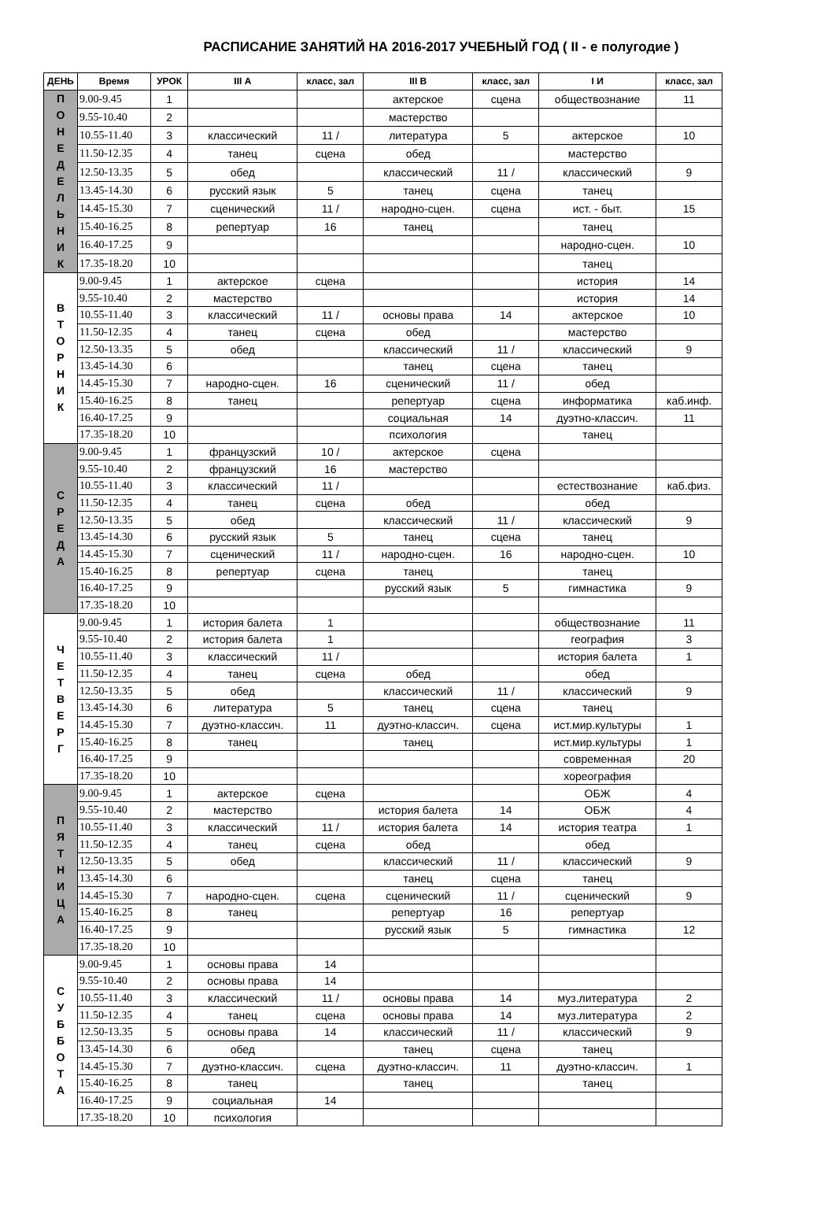РАСПИСАНИЕ ЗАНЯТИЙ НА 2016-2017 УЧЕБНЫЙ ГОД ( II - е полугодие )
| ДЕНЬ | Время | УРОК | III А | класс, зал | III В | класс, зал | I И | класс, зал |
| --- | --- | --- | --- | --- | --- | --- | --- | --- |
| П О Н Е Д Е Л Ь Н И К | 9.00-9.45 | 1 | | | актерское | сцена | обществознание | 11 |
| | 9.55-10.40 | 2 | | | мастерство | | | |
| | 10.55-11.40 | 3 | классический | 11 / | литература | 5 | актерское | 10 |
| | 11.50-12.35 | 4 | танец | сцена | обед | | мастерство | |
| | 12.50-13.35 | 5 | обед | | классический | 11 / | классический | 9 |
| | 13.45-14.30 | 6 | русский язык | 5 | танец | сцена | танец | |
| | 14.45-15.30 | 7 | сценический | 11 / | народно-сцен. | сцена | ист. - быт. | 15 |
| | 15.40-16.25 | 8 | репертуар | 16 | танец | | танец | |
| | 16.40-17.25 | 9 | | | | | народно-сцен. | 10 |
| | 17.35-18.20 | 10 | | | | | танец | |
| В Т О Р Н И К | 9.00-9.45 | 1 | актерское | сцена | | | история | 14 |
| | 9.55-10.40 | 2 | мастерство | | | | история | 14 |
| | 10.55-11.40 | 3 | классический | 11 / | основы права | 14 | актерское | 10 |
| | 11.50-12.35 | 4 | танец | сцена | обед | | мастерство | |
| | 12.50-13.35 | 5 | обед | | классический | 11 / | классический | 9 |
| | 13.45-14.30 | 6 | | | танец | сцена | танец | |
| | 14.45-15.30 | 7 | народно-сцен. | 16 | сценический | 11 / | обед | |
| | 15.40-16.25 | 8 | танец | | репертуар | сцена | информатика | каб.инф. |
| | 16.40-17.25 | 9 | | | социальная | 14 | дуэтно-классич. | 11 |
| | 17.35-18.20 | 10 | | | психология | | танец | |
| С Р Е Д А | 9.00-9.45 | 1 | французский | 10 / | актерское | сцена | | |
| | 9.55-10.40 | 2 | французский | 16 | мастерство | | | |
| | 10.55-11.40 | 3 | классический | 11 / | | | естествознание | каб.физ. |
| | 11.50-12.35 | 4 | танец | сцена | обед | | обед | |
| | 12.50-13.35 | 5 | обед | | классический | 11 / | классический | 9 |
| | 13.45-14.30 | 6 | русский язык | 5 | танец | сцена | танец | |
| | 14.45-15.30 | 7 | сценический | 11 / | народно-сцен. | 16 | народно-сцен. | 10 |
| | 15.40-16.25 | 8 | репертуар | сцена | танец | | танец | |
| | 16.40-17.25 | 9 | | | русский язык | 5 | гимнастика | 9 |
| | 17.35-18.20 | 10 | | | | | | |
| Ч Е Т В Е Р Г | 9.00-9.45 | 1 | история балета | 1 | | | обществознание | 11 |
| | 9.55-10.40 | 2 | история балета | 1 | | | география | 3 |
| | 10.55-11.40 | 3 | классический | 11 / | | | история балета | 1 |
| | 11.50-12.35 | 4 | танец | сцена | обед | | обед | |
| | 12.50-13.35 | 5 | обед | | классический | 11 / | классический | 9 |
| | 13.45-14.30 | 6 | литература | 5 | танец | сцена | танец | |
| | 14.45-15.30 | 7 | дуэтно-классич. | 11 | дуэтно-классич. | сцена | ист.мир.культуры | 1 |
| | 15.40-16.25 | 8 | танец | | танец | | ист.мир.культуры | 1 |
| | 16.40-17.25 | 9 | | | | | современная | 20 |
| | 17.35-18.20 | 10 | | | | | хореография | |
| П Я Т Н И Ц А | 9.00-9.45 | 1 | актерское | сцена | | | ОБЖ | 4 |
| | 9.55-10.40 | 2 | мастерство | | история балета | 14 | ОБЖ | 4 |
| | 10.55-11.40 | 3 | классический | 11 / | история балета | 14 | история театра | 1 |
| | 11.50-12.35 | 4 | танец | сцена | обед | | обед | |
| | 12.50-13.35 | 5 | обед | | классический | 11 / | классический | 9 |
| | 13.45-14.30 | 6 | | | танец | сцена | танец | |
| | 14.45-15.30 | 7 | народно-сцен. | сцена | сценический | 11 / | сценический | 9 |
| | 15.40-16.25 | 8 | танец | | репертуар | 16 | репертуар | |
| | 16.40-17.25 | 9 | | | русский язык | 5 | гимнастика | 12 |
| | 17.35-18.20 | 10 | | | | | | |
| С У Б Б О Т А | 9.00-9.45 | 1 | основы права | 14 | | | | |
| | 9.55-10.40 | 2 | основы права | 14 | | | | |
| | 10.55-11.40 | 3 | классический | 11 / | основы права | 14 | муз.литература | 2 |
| | 11.50-12.35 | 4 | танец | сцена | основы права | 14 | муз.литература | 2 |
| | 12.50-13.35 | 5 | основы права | 14 | классический | 11 / | классический | 9 |
| | 13.45-14.30 | 6 | обед | | танец | сцена | танец | |
| | 14.45-15.30 | 7 | дуэтно-классич. | сцена | дуэтно-классич. | 11 | дуэтно-классич. | 1 |
| | 15.40-16.25 | 8 | танец | | танец | | танец | |
| | 16.40-17.25 | 9 | социальная | 14 | | | | |
| | 17.35-18.20 | 10 | психология | | | | | |